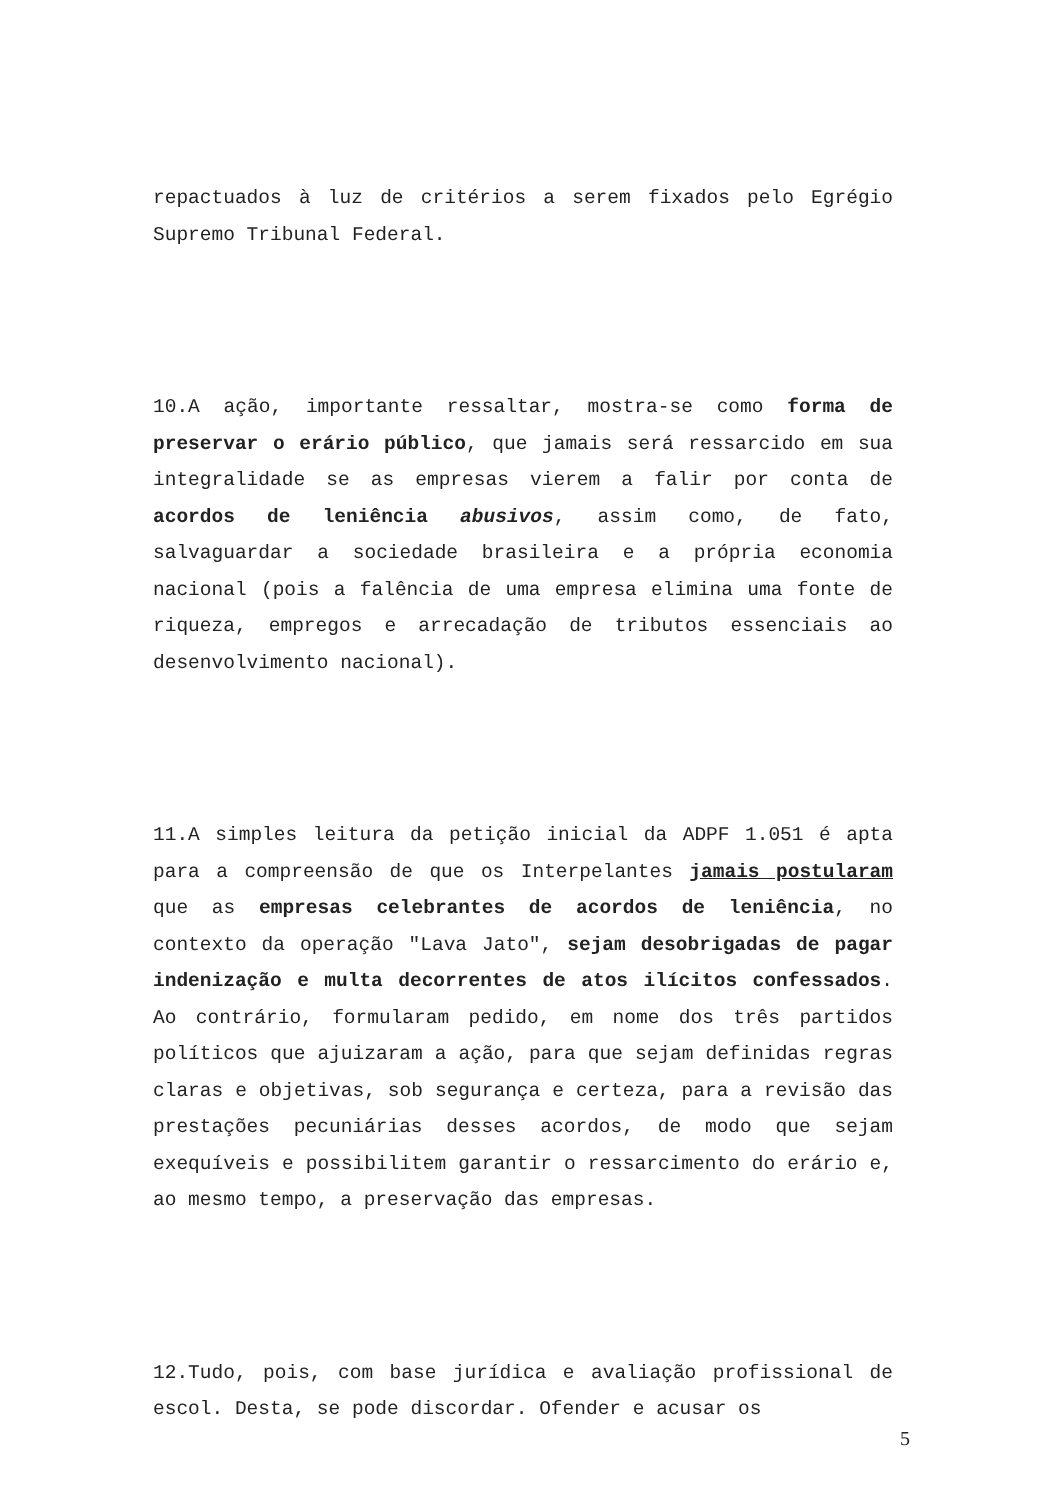repactuados à luz de critérios a serem fixados pelo Egrégio Supremo Tribunal Federal.
10.A ação, importante ressaltar, mostra-se como forma de preservar o erário público, que jamais será ressarcido em sua integralidade se as empresas vierem a falir por conta de acordos de leniência abusivos, assim como, de fato, salvaguardar a sociedade brasileira e a própria economia nacional (pois a falência de uma empresa elimina uma fonte de riqueza, empregos e arrecadação de tributos essenciais ao desenvolvimento nacional).
11.A simples leitura da petição inicial da ADPF 1.051 é apta para a compreensão de que os Interpelantes jamais postularam que as empresas celebrantes de acordos de leniência, no contexto da operação "Lava Jato", sejam desobrigadas de pagar indenização e multa decorrentes de atos ilícitos confessados. Ao contrário, formularam pedido, em nome dos três partidos políticos que ajuizaram a ação, para que sejam definidas regras claras e objetivas, sob segurança e certeza, para a revisão das prestações pecuniárias desses acordos, de modo que sejam exequíveis e possibilitem garantir o ressarcimento do erário e, ao mesmo tempo, a preservação das empresas.
12.Tudo, pois, com base jurídica e avaliação profissional de escol. Desta, se pode discordar. Ofender e acusar os
5